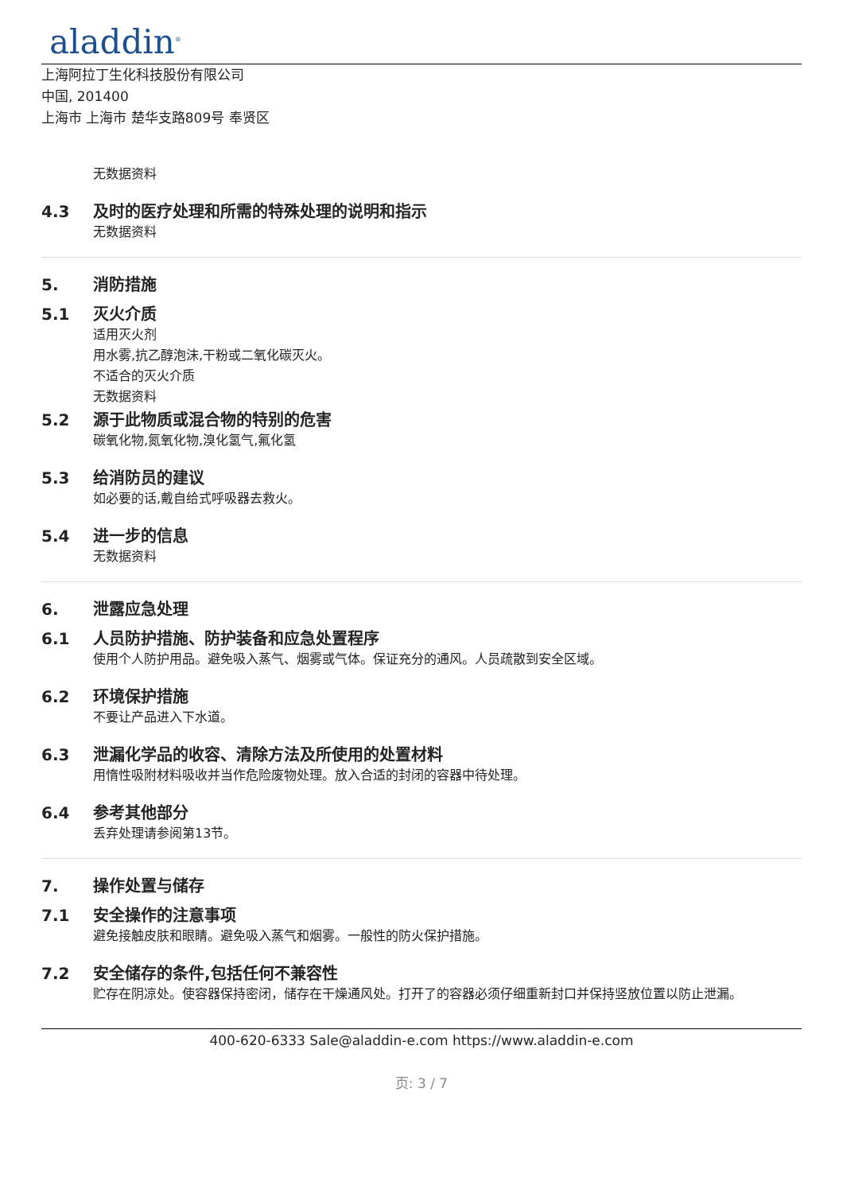aladdin<sup>®</sup>
上海阿拉丁生化科技股份有限公司
中国, 201400
上海市 上海市 楚华支路809号 奉贤区
无数据资料
4.3 及时的医疗处理和所需的特殊处理的说明和指示
无数据资料
5. 消防措施
5.1 灭火介质
适用灭火剂
用水雾,抗乙醇泡沫,干粉或二氧化碳灭火。
不适合的灭火介质
无数据资料
5.2 源于此物质或混合物的特别的危害
碳氧化物,氮氧化物,溴化氢气,氟化氢
5.3 给消防员的建议
如必要的话,戴自给式呼吸器去救火。
5.4 进一步的信息
无数据资料
6. 泄露应急处理
6.1 人员防护措施、防护装备和应急处置程序
使用个人防护用品。避免吸入蒸气、烟雾或气体。保证充分的通风。人员疏散到安全区域。
6.2 环境保护措施
不要让产品进入下水道。
6.3 泄漏化学品的收容、清除方法及所使用的处置材料
用惰性吸附材料吸收并当作危险废物处理。放入合适的封闭的容器中待处理。
6.4 参考其他部分
丢弃处理请参阅第13节。
7. 操作处置与储存
7.1 安全操作的注意事项
避免接触皮肤和眼睛。避免吸入蒸气和烟雾。一般性的防火保护措施。
7.2 安全储存的条件,包括任何不兼容性
贮存在阴凉处。使容器保持密闭，储存在干燥通风处。打开了的容器必须仔细重新封口并保持竖放位置以防止泄漏。
400-620-6333 Sale@aladdin-e.com https://www.aladdin-e.com
页: 3 / 7